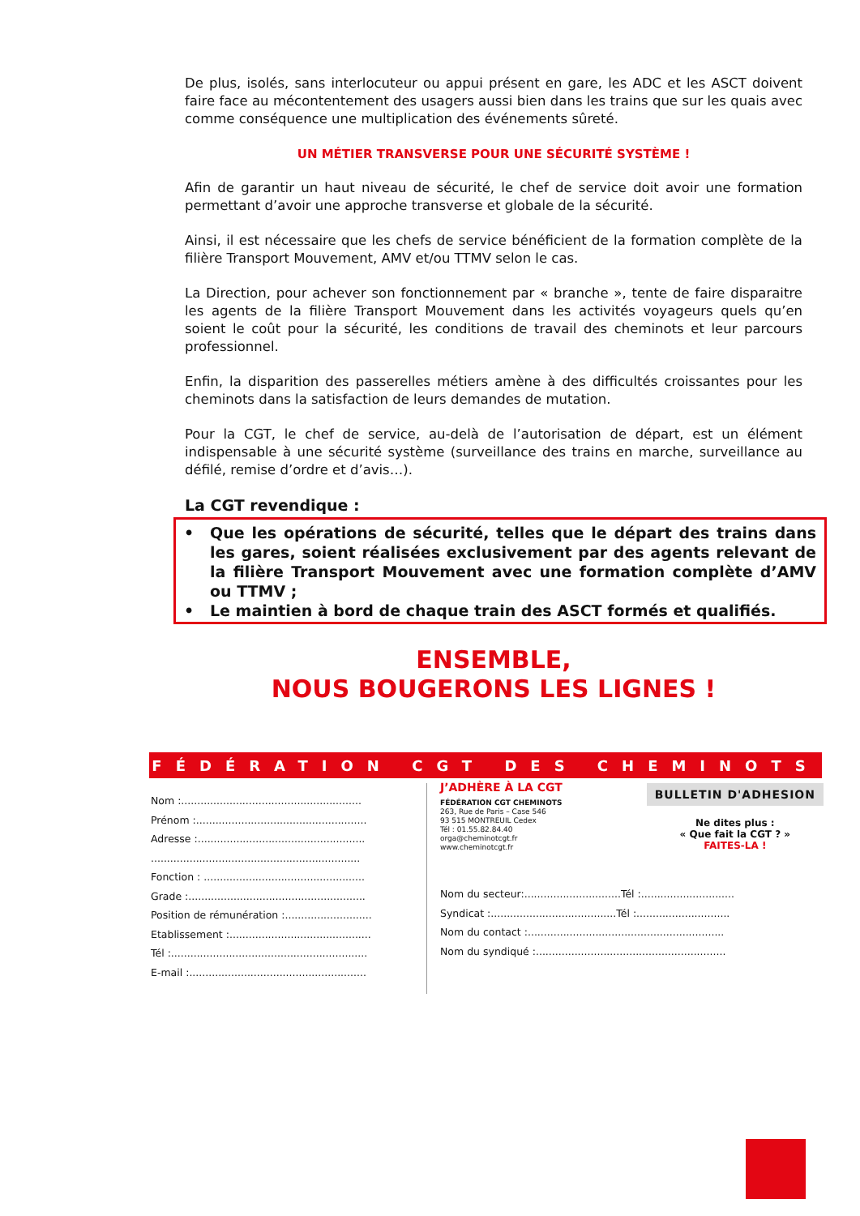De plus, isolés, sans interlocuteur ou appui présent en gare, les ADC et les ASCT doivent faire face au mécontentement des usagers aussi bien dans les trains que sur les quais avec comme conséquence une multiplication des événements sûreté.
UN MÉTIER TRANSVERSE POUR UNE SÉCURITÉ SYSTÈME !
Afin de garantir un haut niveau de sécurité, le chef de service doit avoir une formation permettant d’avoir une approche transverse et globale de la sécurité.
Ainsi, il est nécessaire que les chefs de service bénéficient de la formation complète de la filière Transport Mouvement, AMV et/ou TTMV selon le cas.
La Direction, pour achever son fonctionnement par « branche », tente de faire disparaitre les agents de la filière Transport Mouvement dans les activités voyageurs quels qu’en soient le coût pour la sécurité, les conditions de travail des cheminots et leur parcours professionnel.
Enfin, la disparition des passerelles métiers amène à des difficultés croissantes pour les cheminots dans la satisfaction de leurs demandes de mutation.
Pour la CGT, le chef de service, au-delà de l’autorisation de départ, est un élément indispensable à une sécurité système (surveillance des trains en marche, surveillance au défilé, remise d’ordre et d’avis…).
La CGT revendique :
• Que les opérations de sécurité, telles que le départ des trains dans les gares, soient réalisées exclusivement par des agents relevant de la filière Transport Mouvement avec une formation complète d’AMV ou TTMV ;
• Le maintien à bord de chaque train des ASCT formés et qualifiés.
ENSEMBLE,
NOUS BOUGERONS LES LIGNES !
FÉDÉRATION CGT DES CHEMINOTS
Nom :........................................................
Prénom :.....................................................
Adresse :....................................................
.................................................................
Fonction : ..................................................
Grade :.......................................................
Position de rémunération :...........................
Etablissement :............................................
Tél :.............................................................
E-mail :.......................................................
J’ADHÈRE À LA CGT
FÉDÉRATION CGT CHEMINOTS
263, Rue de Paris – Case 546
93 515 MONTREUIL Cedex
Tél : 01.55.82.84.40
orga@cheminotcgt.fr
www.cheminotcgt.fr
BULLETIN D'ADHESION
Ne dites plus :
« Que fait la CGT ? »
FAITES-LA !
Nom du secteur:..............................Tél :.............................
Syndicat :.......................................Tél :.............................
Nom du contact :.............................................................
Nom du syndiqué :...........................................................